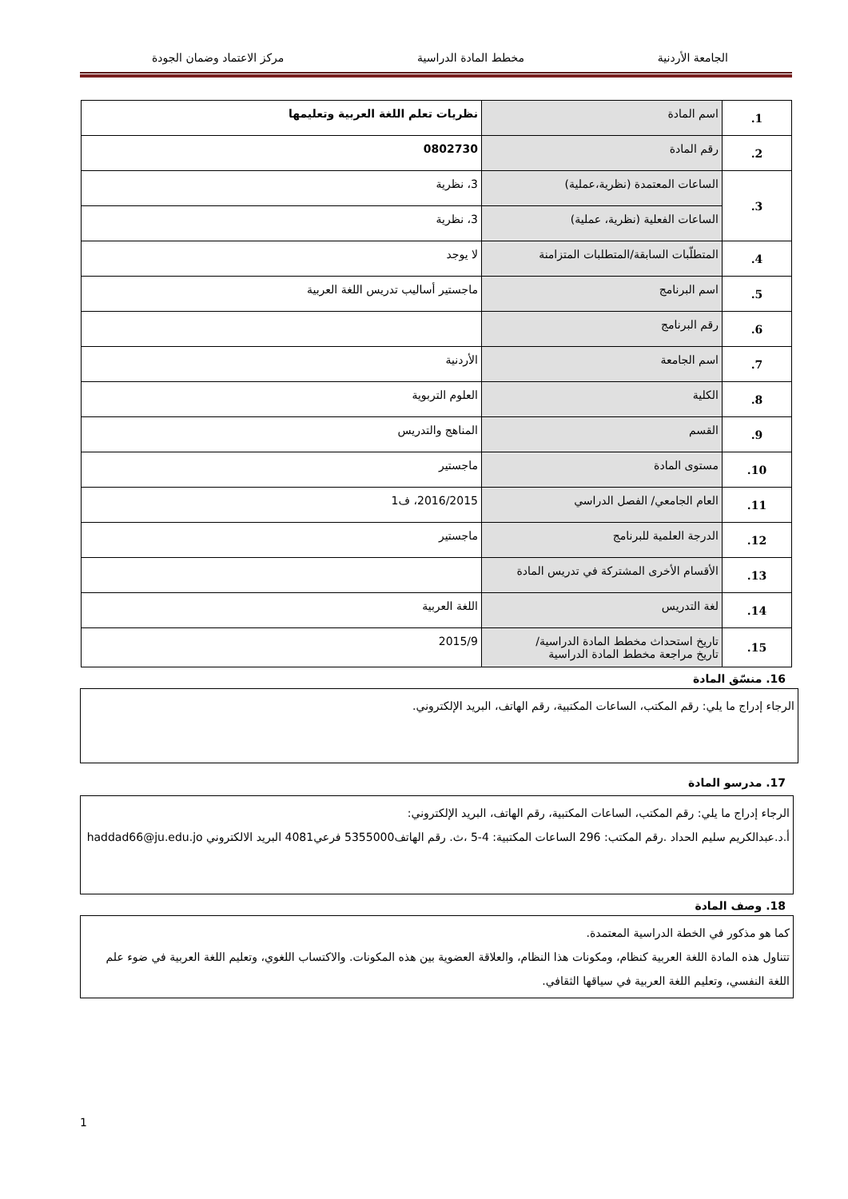الجامعة الأردنية مخطط المادة الدراسية مركز الاعتماد وضمان الجودة
| 1. | اسم المادة | نظريات تعلم اللغة العربية وتعليمها |
| 2. | رقم المادة | 0802730 |
| 3. | الساعات المعتمدة (نظرية،عملية) | 3، نظرية |
| | الساعات الفعلية (نظرية، عملية) | 3، نظرية |
| 4. | المتطلّبات السابقة/المتطلبات المتزامنة | لا يوجد |
| 5. | اسم البرنامج | ماجستير أساليب تدريس اللغة العربية |
| 6. | رقم البرنامج | |
| 7. | اسم الجامعة | الأردنية |
| 8. | الكلية | العلوم التربوية |
| 9. | القسم | المناهج والتدريس |
| 10. | مستوى المادة | ماجستير |
| 11. | العام الجامعي/ الفصل الدراسي | 2016/2015، ف1 |
| 12. | الدرجة العلمية للبرنامج | ماجستير |
| 13. | الأقسام الأخرى المشتركة في تدريس المادة | |
| 14. | لغة التدريس | اللغة العربية |
| 15. | تاريخ استحداث مخطط المادة الدراسية/ تاريخ مراجعة مخطط المادة الدراسية | 2015/9 |
16. منسّق المادة
الرجاء إدراج ما يلي: رقم المكتب، الساعات المكتبية، رقم الهاتف، البريد الإلكتروني.
17. مدرسو المادة
الرجاء إدراج ما يلي: رقم المكتب، الساعات المكتبية، رقم الهاتف، البريد الإلكتروني:
أ.د.عبدالكريم سليم الحداد .رقم المكتب: 296 الساعات المكتبية: 4-5 ،ث. رقم الهاتف5355000 فرعي4081 البريد الالكتروني haddad66@ju.edu.jo
18. وصف المادة
كما هو مذكور في الخطة الدراسية المعتمدة.
تتناول هذه المادة اللغة العربية كنظام، ومكونات هذا النظام، والعلاقة العضوية بين هذه المكونات. والاكتساب اللغوي، وتعليم اللغة العربية في ضوء علم اللغة النفسي، وتعليم اللغة العربية في سياقها الثقافي.
1